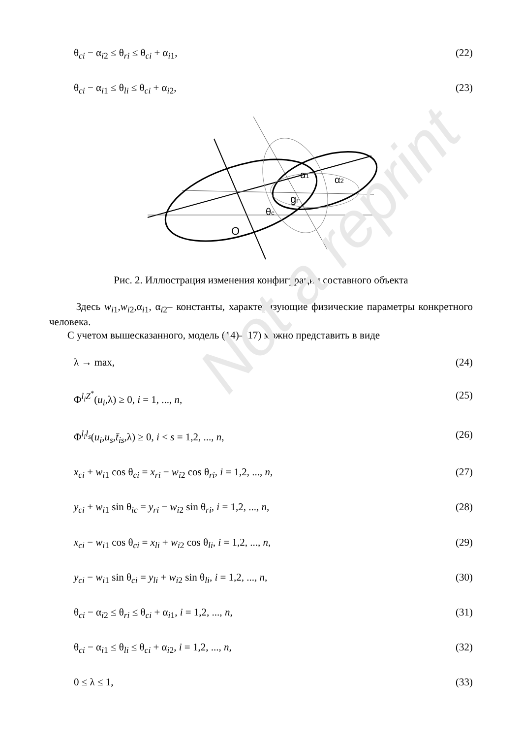Not a reprint
θ<sub>ci</sub> − α<sub>i2</sub> ≤ θ<sub>ri</sub> ≤ θ<sub>ci</sub> + α<sub>i1</sub>, (22)
θ<sub>ci</sub> − α<sub>i1</sub> ≤ θ<sub>li</sub> ≤ θ<sub>ci</sub> + α<sub>i2</sub>, (23)
O
θc
gr
α1
α2
Рис. 2. Иллюстрация изменения конфигурации составного объекта
Здесь w<sub>i</sub><sub>1</sub>,w<sub>i</sub><sub>2</sub>,α<sub>i1</sub>, α<sub>i2</sub>– константы, характеризующие физические параметры конкретного человека.
С учетом вышесказанного, модель (14)–(17) можно представить в виде
λ → max, (24)
Φ<sup>l<sub>i</sub>Z<sup>*</sup></sup>(u<sub>i</sub>,λ) ≥ 0, i = 1, ..., n, (25)
Φ<sup>l<sub>i</sub>l<sub>s</sub></sup>(u<sub>i</sub>,u<sub>s</sub>,t̄<sub>is</sub>,λ) ≥ 0, i < s = 1,2, ..., n, (26)
x<sub>ci</sub> + w<sub>i</sub><sub>1</sub> cos θ<sub>ci</sub> = x<sub>ri</sub> − w<sub>i</sub><sub>2</sub> cos θ<sub>ri</sub>, i = 1,2, ..., n, (27)
y<sub>ci</sub> + w<sub>i</sub><sub>1</sub> sin θ<sub>ic</sub> = y<sub>ri</sub> − w<sub>i</sub><sub>2</sub> sin θ<sub>ri</sub>, i = 1,2, ..., n, (28)
x<sub>ci</sub> − w<sub>i</sub><sub>1</sub> cos θ<sub>ci</sub> = x<sub>li</sub> + w<sub>i</sub><sub>2</sub> cos θ<sub>li</sub>, i = 1,2, ..., n, (29)
y<sub>ci</sub> − w<sub>i</sub><sub>1</sub> sin θ<sub>ci</sub> = y<sub>li</sub> + w<sub>i</sub><sub>2</sub> sin θ<sub>li</sub>, i = 1,2, ..., n, (30)
θ<sub>ci</sub> − α<sub>i2</sub> ≤ θ<sub>ri</sub> ≤ θ<sub>ci</sub> + α<sub>i1</sub>, i = 1,2, ..., n, (31)
θ<sub>ci</sub> − α<sub>i1</sub> ≤ θ<sub>li</sub> ≤ θ<sub>ci</sub> + α<sub>i2</sub>, i = 1,2, ..., n, (32)
0 ≤ λ ≤ 1, (33)